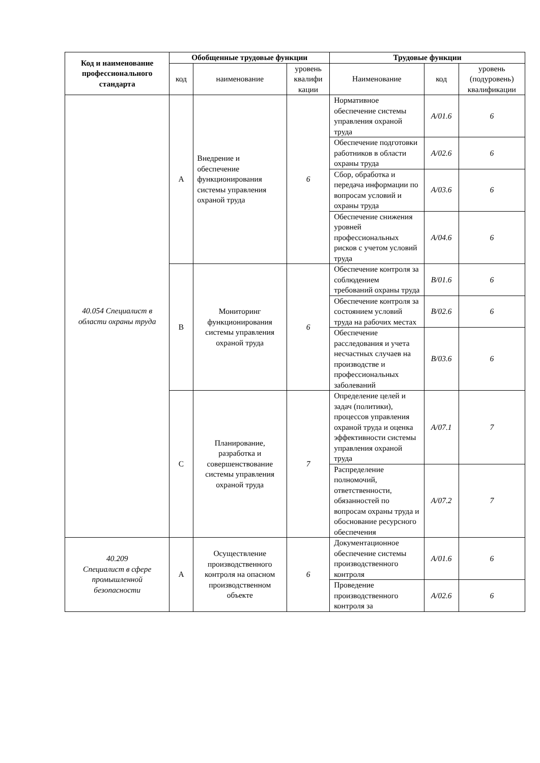| Код и наименование профессионального стандарта | Обобщенные трудовые функции | | | Трудовые функции | | |
| --- | --- | --- | --- | --- | --- | --- |
| | код | наименование | уровень квалифи кации | Наименование | код | уровень (подуровень) квалификации |
| 40.054 Специалист в области охраны труда | A | Внедрение и обеспечение функционирования системы управления охраной труда | 6 | Нормативное обеспечение системы управления охраной труда | A/01.6 | 6 |
| | | | | Обеспечение подготовки работников в области охраны труда | A/02.6 | 6 |
| | | | | Сбор, обработка и передача информации по вопросам условий и охраны труда | A/03.6 | 6 |
| | | | | Обеспечение снижения уровней профессиональных рисков с учетом условий труда | A/04.6 | 6 |
| | B | Мониторинг функционирования системы управления охраной труда | 6 | Обеспечение контроля за соблюдением требований охраны труда | B/01.6 | 6 |
| | | | | Обеспечение контроля за состоянием условий труда на рабочих местах | B/02.6 | 6 |
| | | | | Обеспечение расследования и учета несчастных случаев на производстве и профессиональных заболеваний | B/03.6 | 6 |
| | C | Планирование, разработка и совершенствование системы управления охраной труда | 7 | Определение целей и задач (политики), процессов управления охраной труда и оценка эффективности системы управления охраной труда | A/07.1 | 7 |
| | | | | Распределение полномочий, ответственности, обязанностей по вопросам охраны труда и обоснование ресурсного обеспечения | A/07.2 | 7 |
| 40.209 Специалист в сфере промышленной безопасности | A | Осуществление производственного контроля на опасном производственном объекте | 6 | Документационное обеспечение системы производственного контроля | A/01.6 | 6 |
| | | | | Проведение производственного контроля за | A/02.6 | 6 |